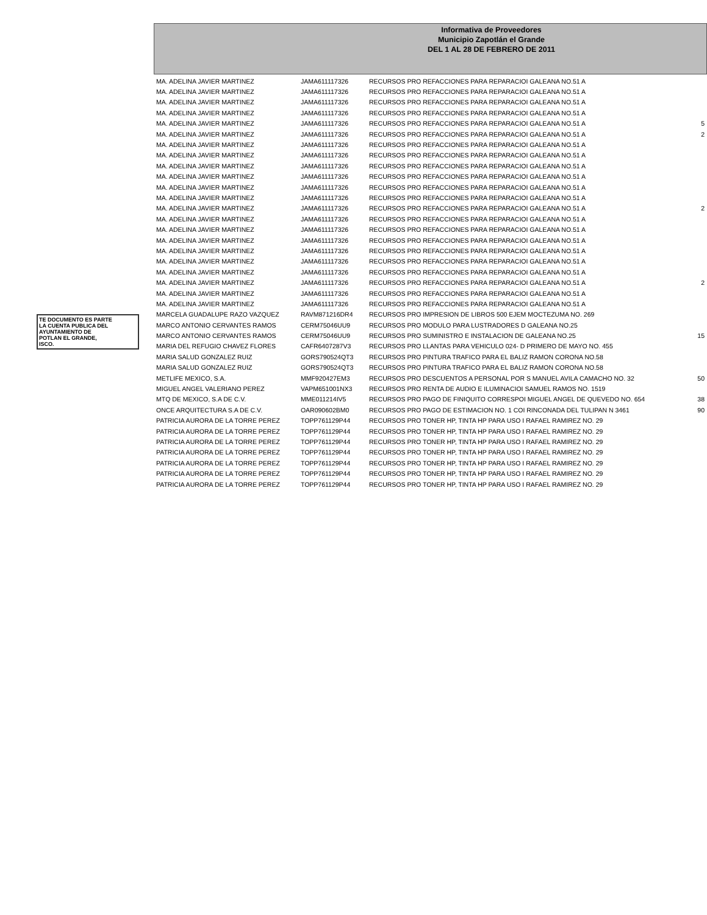Informativa de Proveedores
Municipio Zapotlán el Grande
DEL 1 AL 28 DE FEBRERO DE 2011
TE DOCUMENTO ES PARTE
LA CUENTA PUBLICA DEL
AYUNTAMIENTO DE
POTLAN EL GRANDE,
ISCO.
| MA. ADELINA JAVIER MARTINEZ | JAMA611117326 | RECURSOS PRO REFACCIONES PARA REPARACIOI GALEANA NO.51 A | |
| MA. ADELINA JAVIER MARTINEZ | JAMA611117326 | RECURSOS PRO REFACCIONES PARA REPARACIOI GALEANA NO.51 A | |
| MA. ADELINA JAVIER MARTINEZ | JAMA611117326 | RECURSOS PRO REFACCIONES PARA REPARACIOI GALEANA NO.51 A | |
| MA. ADELINA JAVIER MARTINEZ | JAMA611117326 | RECURSOS PRO REFACCIONES PARA REPARACIOI GALEANA NO.51 A | |
| MA. ADELINA JAVIER MARTINEZ | JAMA611117326 | RECURSOS PRO REFACCIONES PARA REPARACIOI GALEANA NO.51 A | 5 |
| MA. ADELINA JAVIER MARTINEZ | JAMA611117326 | RECURSOS PRO REFACCIONES PARA REPARACIOI GALEANA NO.51 A | 2 |
| MA. ADELINA JAVIER MARTINEZ | JAMA611117326 | RECURSOS PRO REFACCIONES PARA REPARACIOI GALEANA NO.51 A | |
| MA. ADELINA JAVIER MARTINEZ | JAMA611117326 | RECURSOS PRO REFACCIONES PARA REPARACIOI GALEANA NO.51 A | |
| MA. ADELINA JAVIER MARTINEZ | JAMA611117326 | RECURSOS PRO REFACCIONES PARA REPARACIOI GALEANA NO.51 A | |
| MA. ADELINA JAVIER MARTINEZ | JAMA611117326 | RECURSOS PRO REFACCIONES PARA REPARACIOI GALEANA NO.51 A | |
| MA. ADELINA JAVIER MARTINEZ | JAMA611117326 | RECURSOS PRO REFACCIONES PARA REPARACIOI GALEANA NO.51 A | |
| MA. ADELINA JAVIER MARTINEZ | JAMA611117326 | RECURSOS PRO REFACCIONES PARA REPARACIOI GALEANA NO.51 A | |
| MA. ADELINA JAVIER MARTINEZ | JAMA611117326 | RECURSOS PRO REFACCIONES PARA REPARACIOI GALEANA NO.51 A | 2 |
| MA. ADELINA JAVIER MARTINEZ | JAMA611117326 | RECURSOS PRO REFACCIONES PARA REPARACIOI GALEANA NO.51 A | |
| MA. ADELINA JAVIER MARTINEZ | JAMA611117326 | RECURSOS PRO REFACCIONES PARA REPARACIOI GALEANA NO.51 A | |
| MA. ADELINA JAVIER MARTINEZ | JAMA611117326 | RECURSOS PRO REFACCIONES PARA REPARACIOI GALEANA NO.51 A | |
| MA. ADELINA JAVIER MARTINEZ | JAMA611117326 | RECURSOS PRO REFACCIONES PARA REPARACIOI GALEANA NO.51 A | |
| MA. ADELINA JAVIER MARTINEZ | JAMA611117326 | RECURSOS PRO REFACCIONES PARA REPARACIOI GALEANA NO.51 A | |
| MA. ADELINA JAVIER MARTINEZ | JAMA611117326 | RECURSOS PRO REFACCIONES PARA REPARACIOI GALEANA NO.51 A | |
| MA. ADELINA JAVIER MARTINEZ | JAMA611117326 | RECURSOS PRO REFACCIONES PARA REPARACIOI GALEANA NO.51 A | 2 |
| MA. ADELINA JAVIER MARTINEZ | JAMA611117326 | RECURSOS PRO REFACCIONES PARA REPARACIOI GALEANA NO.51 A | |
| MA. ADELINA JAVIER MARTINEZ | JAMA611117326 | RECURSOS PRO REFACCIONES PARA REPARACIOI GALEANA NO.51 A | |
| MARCELA GUADALUPE RAZO VAZQUEZ | RAVM871216DR4 | RECURSOS PRO IMPRESION DE LIBROS 500 EJEM MOCTEZUMA NO. 269 | |
| MARCO ANTONIO CERVANTES RAMOS | CERM75046UU9 | RECURSOS PRO MODULO PARA LUSTRADORES D GALEANA NO.25 | |
| MARCO ANTONIO CERVANTES RAMOS | CERM75046UU9 | RECURSOS PRO SUMINISTRO E INSTALACION DE GALEANA NO.25 | 15 |
| MARIA DEL REFUGIO CHAVEZ FLORES | CAFR6407287V3 | RECURSOS PRO LLANTAS PARA VEHICULO 024- D PRIMERO DE MAYO NO. 455 | |
| MARIA SALUD GONZALEZ RUIZ | GORS790524QT3 | RECURSOS PRO PINTURA TRAFICO PARA EL BALIZ RAMON CORONA NO.58 | |
| MARIA SALUD GONZALEZ RUIZ | GORS790524QT3 | RECURSOS PRO PINTURA TRAFICO PARA EL BALIZ RAMON CORONA NO.58 | |
| METLIFE MEXICO, S.A. | MMF920427EM3 | RECURSOS PRO DESCUENTOS A PERSONAL POR S MANUEL AVILA CAMACHO NO. 32 | 50 |
| MIGUEL ANGEL VALERIANO PEREZ | VAPM651001NX3 | RECURSOS PRO RENTA DE AUDIO E ILUMINACIOI SAMUEL RAMOS NO. 1519 | |
| MTQ DE MEXICO, S.A DE C.V. | MME011214IV5 | RECURSOS PRO PAGO DE FINIQUITO CORRESPOI MIGUEL ANGEL DE QUEVEDO NO. 654 | 38 |
| ONCE ARQUITECTURA S.A DE C.V. | OAR090602BM0 | RECURSOS PRO PAGO DE ESTIMACION NO. 1 COI RINCONADA DEL TULIPAN N 3461 | 90 |
| PATRICIA AURORA DE LA TORRE PEREZ | TOPP761129P44 | RECURSOS PRO TONER HP, TINTA HP PARA USO I RAFAEL RAMIREZ NO. 29 | |
| PATRICIA AURORA DE LA TORRE PEREZ | TOPP761129P44 | RECURSOS PRO TONER HP, TINTA HP PARA USO I RAFAEL RAMIREZ NO. 29 | |
| PATRICIA AURORA DE LA TORRE PEREZ | TOPP761129P44 | RECURSOS PRO TONER HP, TINTA HP PARA USO I RAFAEL RAMIREZ NO. 29 | |
| PATRICIA AURORA DE LA TORRE PEREZ | TOPP761129P44 | RECURSOS PRO TONER HP, TINTA HP PARA USO I RAFAEL RAMIREZ NO. 29 | |
| PATRICIA AURORA DE LA TORRE PEREZ | TOPP761129P44 | RECURSOS PRO TONER HP, TINTA HP PARA USO I RAFAEL RAMIREZ NO. 29 | |
| PATRICIA AURORA DE LA TORRE PEREZ | TOPP761129P44 | RECURSOS PRO TONER HP, TINTA HP PARA USO I RAFAEL RAMIREZ NO. 29 | |
| PATRICIA AURORA DE LA TORRE PEREZ | TOPP761129P44 | RECURSOS PRO TONER HP, TINTA HP PARA USO I RAFAEL RAMIREZ NO. 29 | |